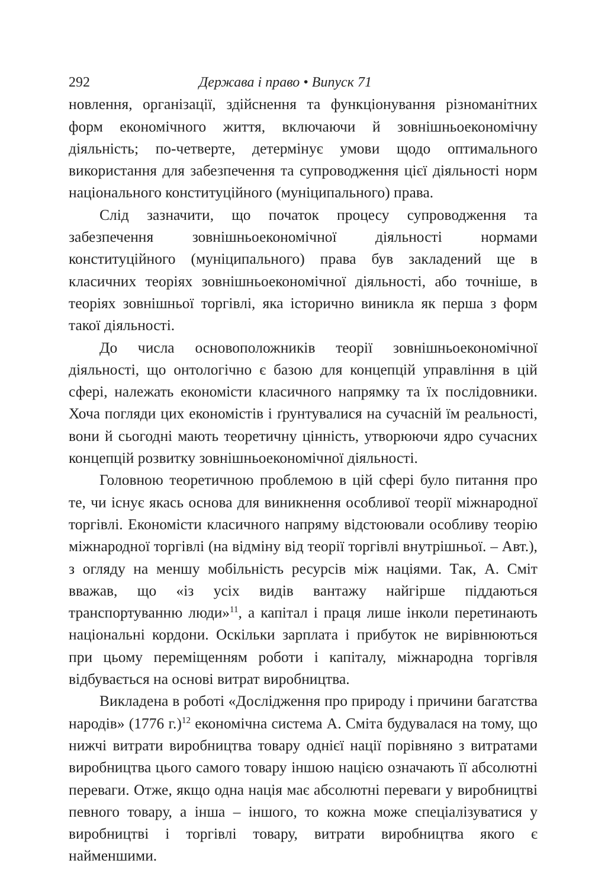292 Держава і право • Випуск 71
новлення, організації, здійснення та функціонування різноманітних форм економічного життя, включаючи й зовнішньоекономічну діяльність; по-четверте, детермінує умови щодо оптимального використання для забезпечення та супроводження цієї діяльності норм національного конституційного (муніципального) права.
Слід зазначити, що початок процесу супроводження та забезпечення зовнішньоекономічної діяльності нормами конституційного (муніципального) права був закладений ще в класичних теоріях зовнішньоекономічної діяльності, або точніше, в теоріях зовнішньої торгівлі, яка історично виникла як перша з форм такої діяльності.
До числа основоположників теорії зовнішньоекономічної діяльності, що онтологічно є базою для концепцій управління в цій сфері, належать економісти класичного напрямку та їх послідовники. Хоча погляди цих економістів і ґрунтувалися на сучасній їм реальності, вони й сьогодні мають теоретичну цінність, утворюючи ядро сучасних концепцій розвитку зовнішньоекономічної діяльності.
Головною теоретичною проблемою в цій сфері було питання про те, чи існує якась основа для виникнення особливої теорії міжнародної торгівлі. Економісти класичного напряму відстоювали особливу теорію міжнародної торгівлі (на відміну від теорії торгівлі внутрішньої. – Авт.), з огляду на меншу мобільність ресурсів між націями. Так, А. Сміт вважав, що «із усіх видів вантажу найгірше піддаються транспортуванню люди»<sup>11</sup>, а капітал і праця лише інколи перетинають національні кордони. Оскільки зарплата і прибуток не вирівнюються при цьому переміщенням роботи і капіталу, міжнародна торгівля відбувається на основі витрат виробництва.
Викладена в роботі «Дослідження про природу і причини багатства народів» (1776 г.)<sup>12</sup> економічна система А. Сміта будувалася на тому, що нижчі витрати виробництва товару однієї нації порівняно з витратами виробництва цього самого товару іншою нацією означають її абсолютні переваги. Отже, якщо одна нація має абсолютні переваги у виробництві певного товару, а інша – іншого, то кожна може спеціалізуватися у виробництві і торгівлі товару, витрати виробництва якого є найменшими.